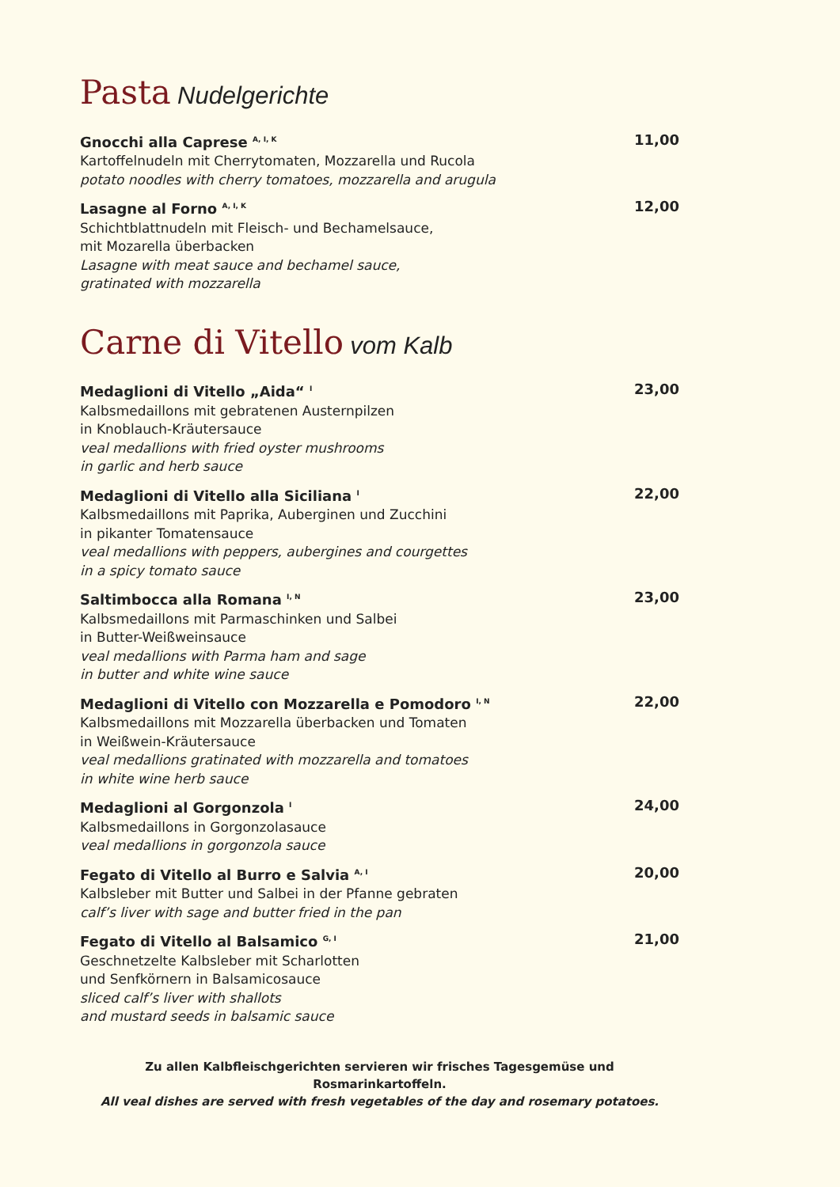Pasta Nudelgerichte
Gnocchi alla Caprese <sup>A, I, K</sup>
Kartoffelnudeln mit Cherrytomaten, Mozzarella und Rucola
potato noodles with cherry tomatoes, mozzarella and arugula
11,00
Lasagne al Forno <sup>A, I, K</sup>
Schichtblattnudeln mit Fleisch- und Bechamelsauce,
mit Mozarella überbacken
Lasagne with meat sauce and bechamel sauce,
gratinated with mozzarella
12,00
Carne di Vitello vom Kalb
Medaglioni di Vitello „Aida“ <sup>I</sup>
Kalbsmedaillons mit gebratenen Austernpilzen
in Knoblauch-Kräutersauce
veal medallions with fried oyster mushrooms
in garlic and herb sauce
23,00
Medaglioni di Vitello alla Siciliana <sup>I</sup>
Kalbsmedaillons mit Paprika, Auberginen und Zucchini
in pikanter Tomatensauce
veal medallions with peppers, aubergines and courgettes
in a spicy tomato sauce
22,00
Saltimbocca alla Romana <sup>I, N</sup>
Kalbsmedaillons mit Parmaschinken und Salbei
in Butter-Weißweinsauce
veal medallions with Parma ham and sage
in butter and white wine sauce
23,00
Medaglioni di Vitello con Mozzarella e Pomodoro <sup>I, N</sup>
Kalbsmedaillons mit Mozzarella überbacken und Tomaten
in Weißwein-Kräutersauce
veal medallions gratinated with mozzarella and tomatoes
in white wine herb sauce
22,00
Medaglioni al Gorgonzola <sup>I</sup>
Kalbsmedaillons in Gorgonzolasauce
veal medallions in gorgonzola sauce
24,00
Fegato di Vitello al Burro e Salvia <sup>A, I</sup>
Kalbsleber mit Butter und Salbei in der Pfanne gebraten
calf’s liver with sage and butter fried in the pan
20,00
Fegato di Vitello al Balsamico <sup>G, I</sup>
Geschnetzelte Kalbsleber mit Scharlotten
und Senfkörnern in Balsamicosauce
sliced calf’s liver with shallots
and mustard seeds in balsamic sauce
21,00
Zu allen Kalbfleischgerichten servieren wir frisches Tagesgemüse und Rosmarinkartoffeln.
All veal dishes are served with fresh vegetables of the day and rosemary potatoes.